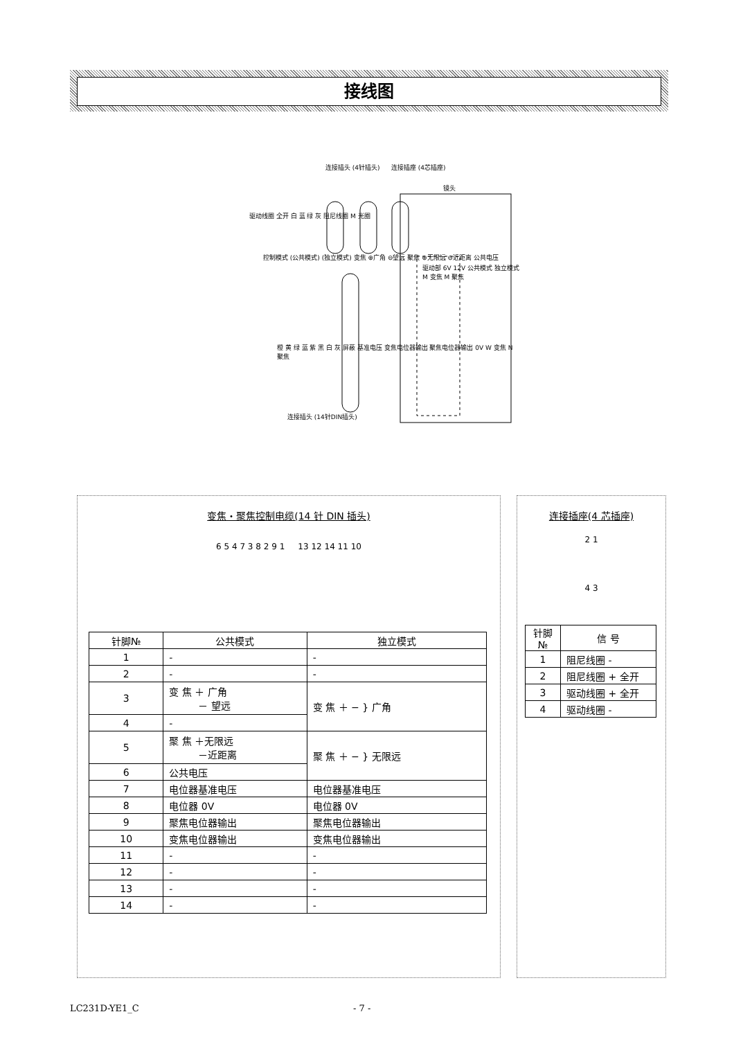接线图
连接插头 (4针插头) 连接插座 (4芯插座)
镜头
驱动线圈 全开 白 蓝 绿 灰 阻尼线圈 M 光圈
控制模式 (公共模式) (独立模式) 变焦 ⊕广角 ⊖望远 聚焦 ⊕无限远 ⊖近距离 公共电压
驱动部 6V 12V 公共模式 独立模式 M 变焦 M 聚焦
橙 黄 绿 蓝 紫 黑 白 灰 屏蔽 基准电压 变焦电位器输出 聚焦电位器输出 0V W 变焦 N 聚焦
连接插头 (14针DIN插头)
变焦・聚焦控制电缆(14 针 DIN 插头)
6 5 4 7 3 8 2 9 1 13 12 14 11 10
| 针脚№ | 公共模式 | 独立模式 |
| --- | --- | --- |
| 1 | - | - |
| 2 | - | - |
| 3 | 变 焦 ＋ 广角 － 望远 | 变 焦 ＋ − } 广角 |
| 4 | - | |
| 5 | 聚 焦 ＋无限远 －近距离 | 聚 焦 ＋ − } 无限远 |
| 6 | 公共电压 | |
| 7 | 电位器基准电压 | 电位器基准电压 |
| 8 | 电位器 0V | 电位器 0V |
| 9 | 聚焦电位器输出 | 聚焦电位器输出 |
| 10 | 变焦电位器输出 | 变焦电位器输出 |
| 11 | - | - |
| 12 | - | - |
| 13 | - | - |
| 14 | - | - |
连接插座(4 芯插座)
2 1
4 3
| 针脚 № | 信 号 |
| --- | --- |
| 1 | 阻尼线圈 - |
| 2 | 阻尼线圈 + 全开 |
| 3 | 驱动线圈 + 全开 |
| 4 | 驱动线圈 - |
LC231D-YE1_C - 7 -